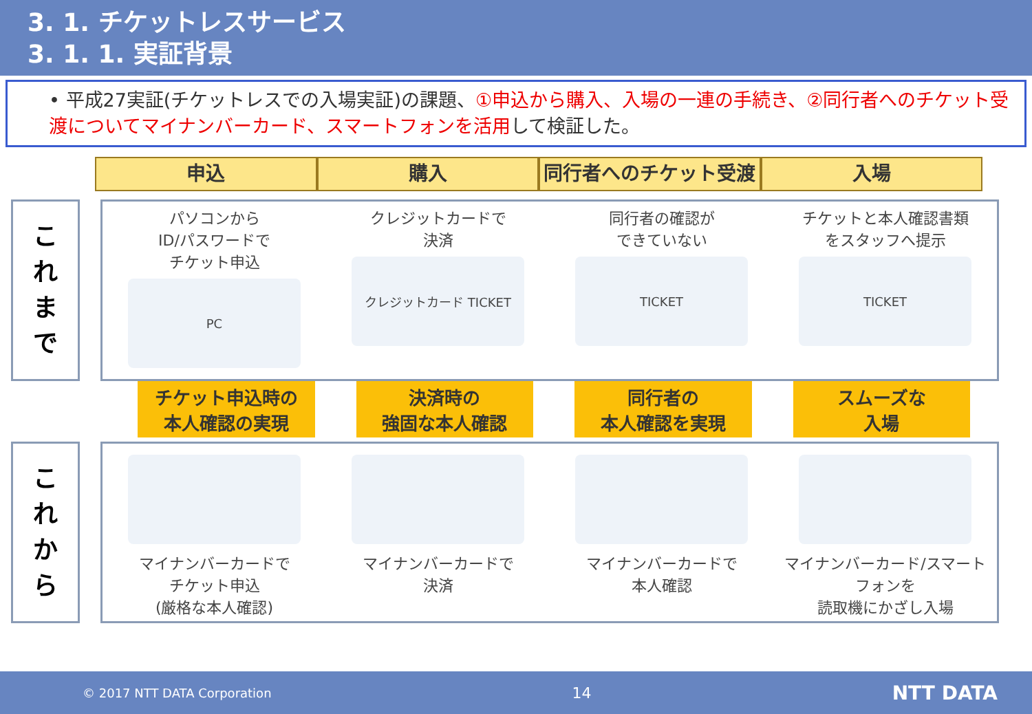3. 1. チケットレスサービス
3. 1. 1. 実証背景
• 平成27実証(チケットレスでの入場実証)の課題、①申込から購入、入場の一連の手続き、②同行者へのチケット受渡についてマイナンバーカード、スマートフォンを活用して検証した。
申込 購入 同行者へのチケット受渡 入場
こ
れ
ま
で
パソコンから
ID/パスワードで
チケット申込
PC
クレジットカードで
決済
クレジットカード TICKET
同行者の確認が
できていない
TICKET
チケットと本人確認書類
をスタッフへ提示
TICKET
チケット申込時の
本人確認の実現
決済時の
強固な本人確認
同行者の
本人確認を実現
スムーズな
入場
こ
れ
か
ら
マイナンバーカードで
チケット申込
(厳格な本人確認)
マイナンバーカードで
決済
マイナンバーカードで
本人確認
マイナンバーカード/スマートフォンを
読取機にかざし入場
© 2017 NTT DATA Corporation 14 NTT DATA